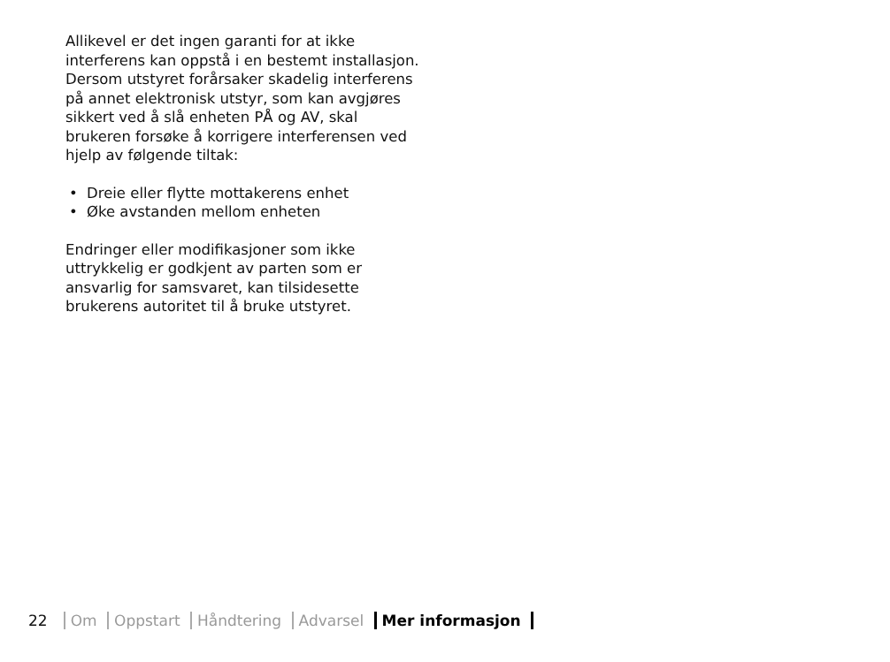Allikevel er det ingen garanti for at ikke interferens kan oppstå i en bestemt installasjon. Dersom utstyret forårsaker skadelig interferens på annet elektronisk utstyr, som kan avgjøres sikkert ved å slå enheten PÅ og AV, skal brukeren forsøke å korrigere interferensen ved hjelp av følgende tiltak:
• Dreie eller flytte mottakerens enhet
• Øke avstanden mellom enheten
Endringer eller modifikasjoner som ikke uttrykkelig er godkjent av parten som er ansvarlig for samsvaret, kan tilsidesette brukerens autoritet til å bruke utstyret.
22 Om Oppstart Håndtering Advarsel Mer informasjon